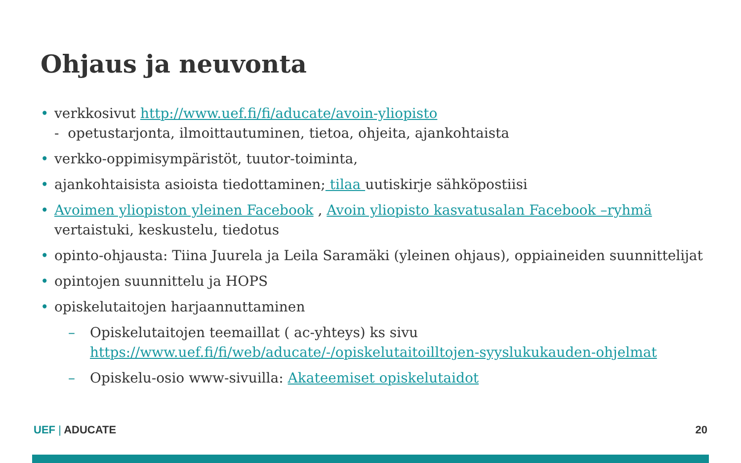Ohjaus ja neuvonta
• verkkosivut http://www.uef.fi/fi/aducate/avoin-yliopisto
- opetustarjonta, ilmoittautuminen, tietoa, ohjeita, ajankohtaista
• verkko-oppimisympäristöt, tuutor-toiminta,
• ajankohtaisista asioista tiedottaminen; tilaa uutiskirje sähköpostiisi
• Avoimen yliopiston yleinen Facebook , Avoin yliopisto kasvatusalan Facebook –ryhmä
vertaistuki, keskustelu, tiedotus
• opinto-ohjausta: Tiina Juurela ja Leila Saramäki (yleinen ohjaus), oppiaineiden suunnittelijat
• opintojen suunnittelu ja HOPS
• opiskelutaitojen harjaannuttaminen
– Opiskelutaitojen teemaillat ( ac-yhteys) ks sivu https://www.uef.fi/fi/web/aducate/-/opiskelutaitoilltojen-syyslukukauden-ohjelmat
– Opiskelu-osio www-sivuilla: Akateemiset opiskelutaidot
UEF | ADUCATE 20